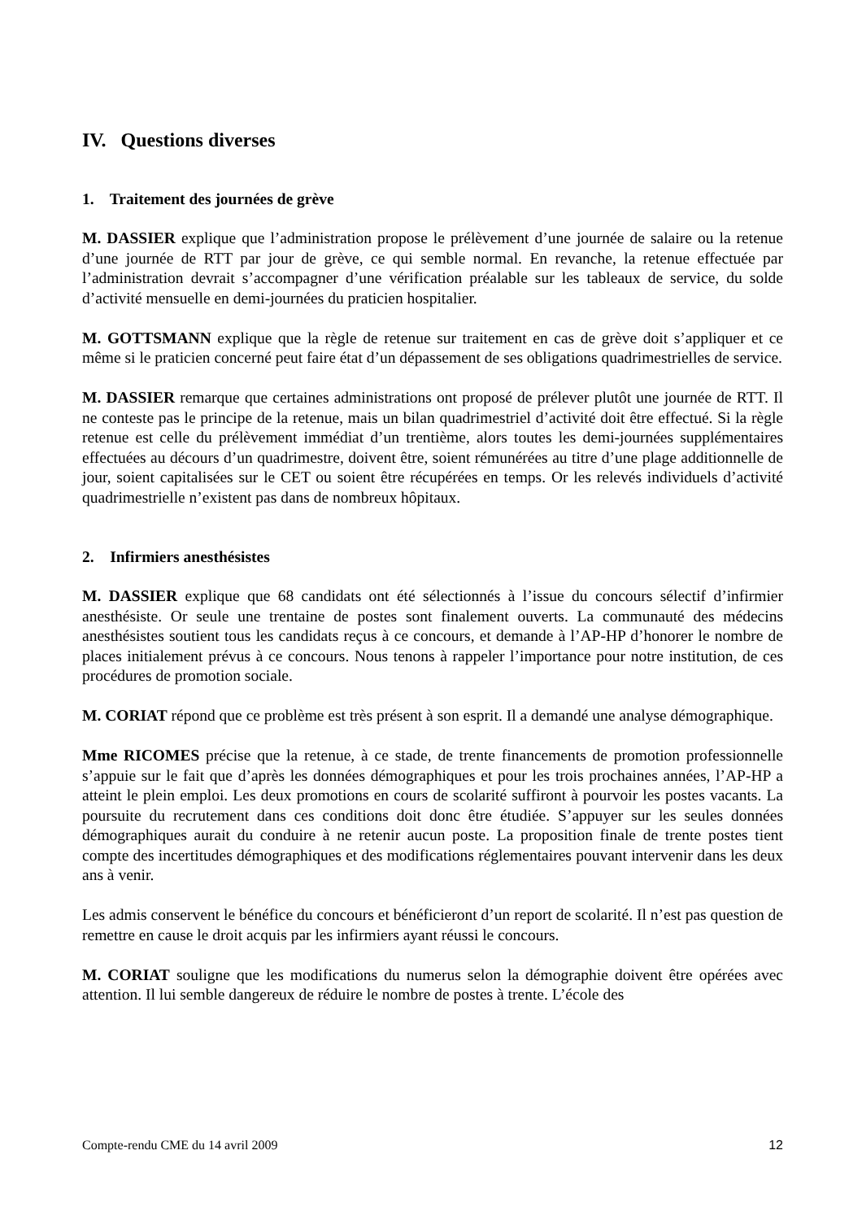IV. Questions diverses
1. Traitement des journées de grève
M. DASSIER explique que l’administration propose le prélèvement d’une journée de salaire ou la retenue d’une journée de RTT par jour de grève, ce qui semble normal. En revanche, la retenue effectuée par l’administration devrait s’accompagner d’une vérification préalable sur les tableaux de service, du solde d’activité mensuelle en demi-journées du praticien hospitalier.
M. GOTTSMANN explique que la règle de retenue sur traitement en cas de grève doit s’appliquer et ce même si le praticien concerné peut faire état d’un dépassement de ses obligations quadrimestrielles de service.
M. DASSIER remarque que certaines administrations ont proposé de prélever plutôt une journée de RTT. Il ne conteste pas le principe de la retenue, mais un bilan quadrimestriel d’activité doit être effectué. Si la règle retenue est celle du prélèvement immédiat d’un trentième, alors toutes les demi-journées supplémentaires effectuées au décours d’un quadrimestre, doivent être, soient rémunérées au titre d’une plage additionnelle de jour, soient capitalisées sur le CET ou soient être récupérées en temps. Or les relevés individuels d’activité quadrimestrielle n’existent pas dans de nombreux hôpitaux.
2. Infirmiers anesthésistes
M. DASSIER explique que 68 candidats ont été sélectionnés à l’issue du concours sélectif d’infirmier anesthésiste. Or seule une trentaine de postes sont finalement ouverts. La communauté des médecins anesthésistes soutient tous les candidats reçus à ce concours, et demande à l’AP-HP d’honorer le nombre de places initialement prévus à ce concours. Nous tenons à rappeler l’importance pour notre institution, de ces procédures de promotion sociale.
M. CORIAT répond que ce problème est très présent à son esprit. Il a demandé une analyse démographique.
Mme RICOMES précise que la retenue, à ce stade, de trente financements de promotion professionnelle s’appuie sur le fait que d’après les données démographiques et pour les trois prochaines années, l’AP-HP a atteint le plein emploi. Les deux promotions en cours de scolarité suffiront à pourvoir les postes vacants. La poursuite du recrutement dans ces conditions doit donc être étudiée. S’appuyer sur les seules données démographiques aurait du conduire à ne retenir aucun poste. La proposition finale de trente postes tient compte des incertitudes démographiques et des modifications réglementaires pouvant intervenir dans les deux ans à venir.
Les admis conservent le bénéfice du concours et bénéficieront d’un report de scolarité. Il n’est pas question de remettre en cause le droit acquis par les infirmiers ayant réussi le concours.
M. CORIAT souligne que les modifications du numerus selon la démographie doivent être opérées avec attention. Il lui semble dangereux de réduire le nombre de postes à trente. L’école des
Compte-rendu CME du 14 avril 2009 12